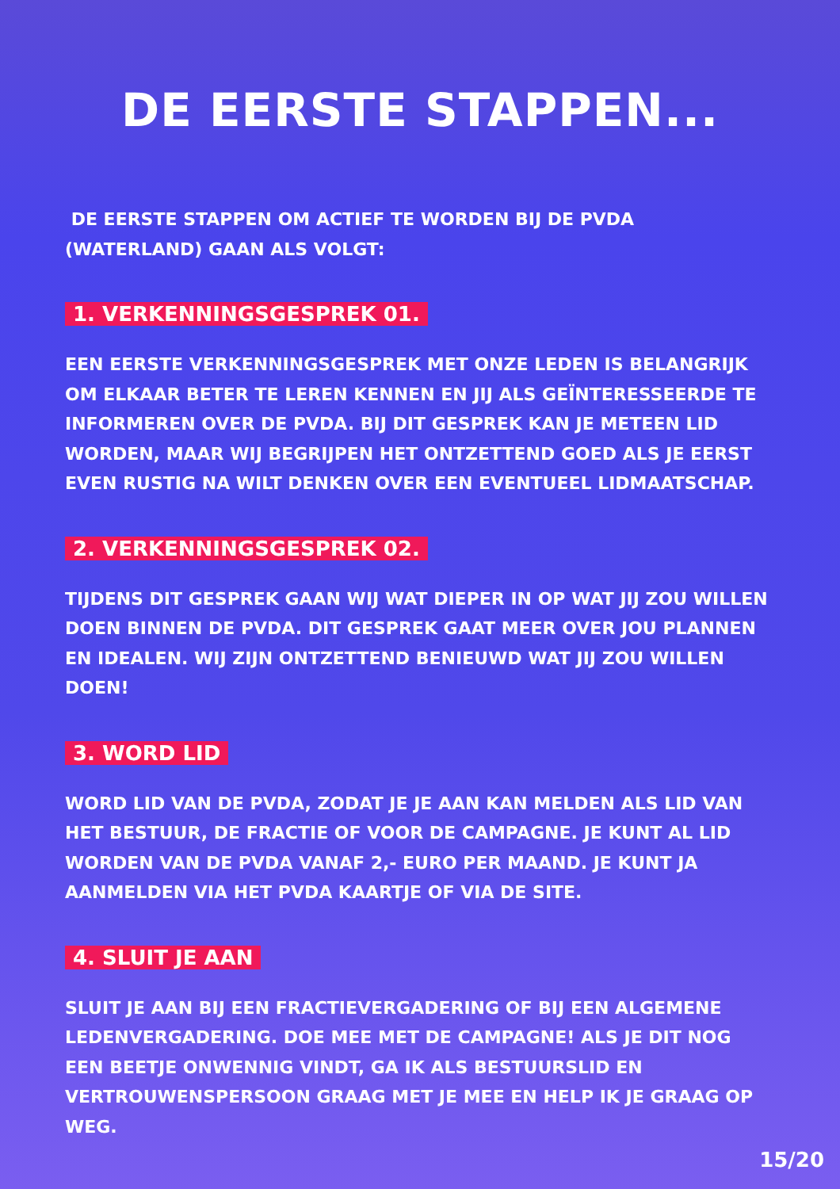DE EERSTE STAPPEN...
DE EERSTE STAPPEN OM ACTIEF TE WORDEN BIJ DE PVDA (WATERLAND) GAAN ALS VOLGT:
1. VERKENNINGSGESPREK 01.
EEN EERSTE VERKENNINGSGESPREK MET ONZE LEDEN IS BELANGRIJK OM ELKAAR BETER TE LEREN KENNEN EN JIJ ALS GEÏNTERESSEERDE TE INFORMEREN OVER DE PVDA. BIJ DIT GESPREK KAN JE METEEN LID WORDEN, MAAR WIJ BEGRIJPEN HET ONTZETTEND GOED ALS JE EERST EVEN RUSTIG NA WILT DENKEN OVER EEN EVENTUEEL LIDMAATSCHAP.
2. VERKENNINGSGESPREK 02.
TIJDENS DIT GESPREK GAAN WIJ WAT DIEPER IN OP WAT JIJ ZOU WILLEN DOEN BINNEN DE PVDA. DIT GESPREK GAAT MEER OVER JOU PLANNEN EN IDEALEN. WIJ ZIJN ONTZETTEND BENIEUWD WAT JIJ ZOU WILLEN DOEN!
3. WORD LID
WORD LID VAN DE PVDA, ZODAT JE JE AAN KAN MELDEN ALS LID VAN HET BESTUUR, DE FRACTIE OF VOOR DE CAMPAGNE. JE KUNT AL LID WORDEN VAN DE PVDA VANAF 2,- EURO PER MAAND. JE KUNT JA AANMELDEN VIA HET PVDA KAARTJE OF VIA DE SITE.
4. SLUIT JE AAN
SLUIT JE AAN BIJ EEN FRACTIEVERGADERING OF BIJ EEN ALGEMENE LEDENVERGADERING. DOE MEE MET DE CAMPAGNE! ALS JE DIT NOG EEN BEETJE ONWENNIG VINDT, GA IK ALS BESTUURSLID EN VERTROUWENSPERSOON GRAAG MET JE MEE EN HELP IK JE GRAAG OP WEG.
15/20